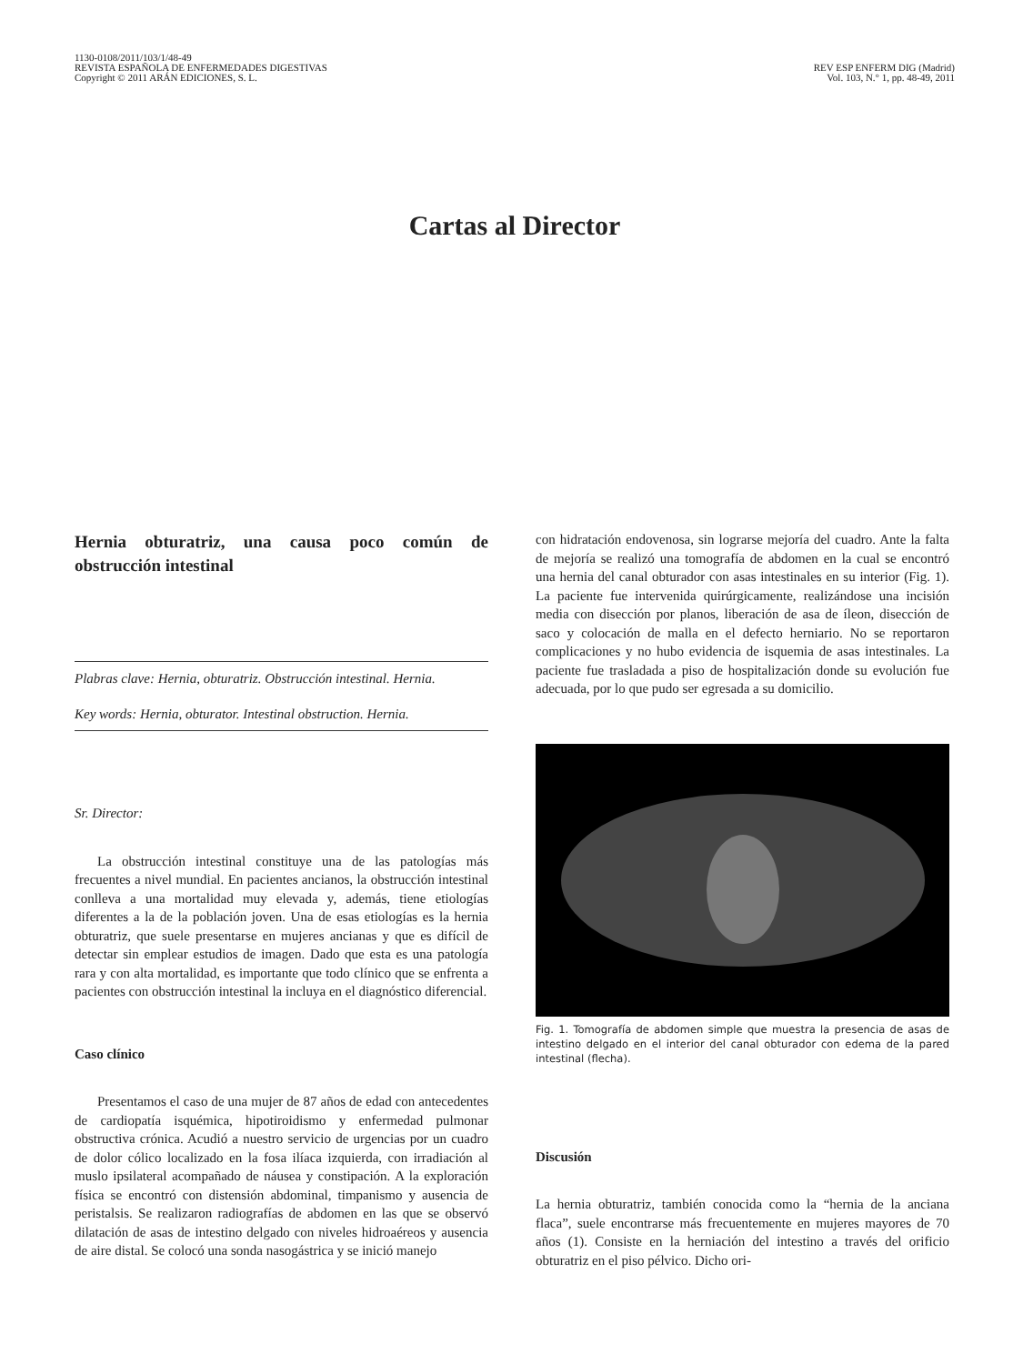1130-0108/2011/103/1/48-49
REVISTA ESPAÑOLA DE ENFERMEDADES DIGESTIVAS
Copyright © 2011 ARÁN EDICIONES, S. L.
REV ESP ENFERM DIG (Madrid)
Vol. 103, N.° 1, pp. 48-49, 2011
Cartas al Director
Hernia obturatriz, una causa poco común de obstrucción intestinal
Plabras clave: Hernia, obturatriz. Obstrucción intestinal. Hernia.
Key words: Hernia, obturator. Intestinal obstruction. Hernia.
Sr. Director:
La obstrucción intestinal constituye una de las patologías más frecuentes a nivel mundial. En pacientes ancianos, la obstrucción intestinal conlleva a una mortalidad muy elevada y, además, tiene etiologías diferentes a la de la población joven. Una de esas etiologías es la hernia obturatriz, que suele presentarse en mujeres ancianas y que es difícil de detectar sin emplear estudios de imagen. Dado que esta es una patología rara y con alta mortalidad, es importante que todo clínico que se enfrenta a pacientes con obstrucción intestinal la incluya en el diagnóstico diferencial.
Caso clínico
Presentamos el caso de una mujer de 87 años de edad con antecedentes de cardiopatía isquémica, hipotiroidismo y enfermedad pulmonar obstructiva crónica. Acudió a nuestro servicio de urgencias por un cuadro de dolor cólico localizado en la fosa ilíaca izquierda, con irradiación al muslo ipsilateral acompañado de náusea y constipación. A la exploración física se encontró con distensión abdominal, timpanismo y ausencia de peristalsis. Se realizaron radiografías de abdomen en las que se observó dilatación de asas de intestino delgado con niveles hidroaéreos y ausencia de aire distal. Se colocó una sonda nasogástrica y se inició manejo
con hidratación endovenosa, sin lograrse mejoría del cuadro. Ante la falta de mejoría se realizó una tomografía de abdomen en la cual se encontró una hernia del canal obturador con asas intestinales en su interior (Fig. 1). La paciente fue intervenida quirúrgicamente, realizándose una incisión media con disección por planos, liberación de asa de íleon, disección de saco y colocación de malla en el defecto herniario. No se reportaron complicaciones y no hubo evidencia de isquemia de asas intestinales. La paciente fue trasladada a piso de hospitalización donde su evolución fue adecuada, por lo que pudo ser egresada a su domicilio.
Fig. 1. Tomografía de abdomen simple que muestra la presencia de asas de intestino delgado en el interior del canal obturador con edema de la pared intestinal (flecha).
Discusión
La hernia obturatriz, también conocida como la “hernia de la anciana flaca”, suele encontrarse más frecuentemente en mujeres mayores de 70 años (1). Consiste en la herniación del intestino a través del orificio obturatriz en el piso pélvico. Dicho ori-